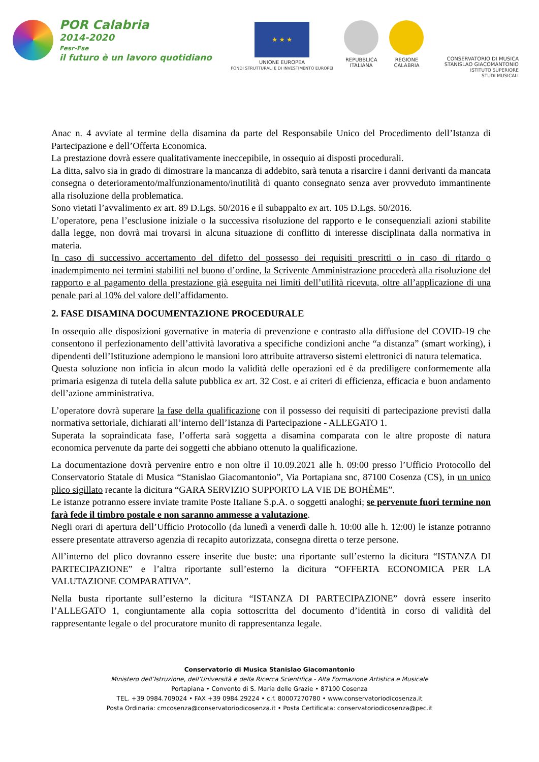POR Calabria
2014-2020
Fesr-Fse
il futuro è un lavoro quotidiano
★ ★ ★
UNIONE EUROPEA
FONDI STRUTTURALI E DI INVESTIMENTO EUROPEI
REPUBBLICA
ITALIANA
REGIONE
CALABRIA
CONSERVATORIO DI MUSICA
STANISLAO GIACOMANTONIO
ISTITUTO SUPERIORE
STUDI MUSICALI
Anac n. 4 avviate al termine della disamina da parte del Responsabile Unico del Procedimento dell’Istanza di Partecipazione e dell’Offerta Economica.
La prestazione dovrà essere qualitativamente ineccepibile, in ossequio ai disposti procedurali.
La ditta, salvo sia in grado di dimostrare la mancanza di addebito, sarà tenuta a risarcire i danni derivanti da mancata consegna o deterioramento/malfunzionamento/inutilità di quanto consegnato senza aver provveduto immantinente alla risoluzione della problematica.
Sono vietati l’avvalimento ex art. 89 D.Lgs. 50/2016 e il subappalto ex art. 105 D.Lgs. 50/2016.
L’operatore, pena l’esclusione iniziale o la successiva risoluzione del rapporto e le consequenziali azioni stabilite dalla legge, non dovrà mai trovarsi in alcuna situazione di conflitto di interesse disciplinata dalla normativa in materia.
In caso di successivo accertamento del difetto del possesso dei requisiti prescritti o in caso di ritardo o inadempimento nei termini stabiliti nel buono d’ordine, la Scrivente Amministrazione procederà alla risoluzione del rapporto e al pagamento della prestazione già eseguita nei limiti dell’utilità ricevuta, oltre all’applicazione di una penale pari al 10% del valore dell’affidamento.
2. FASE DISAMINA DOCUMENTAZIONE PROCEDURALE
In ossequio alle disposizioni governative in materia di prevenzione e contrasto alla diffusione del COVID-19 che consentono il perfezionamento dell’attività lavorativa a specifiche condizioni anche “a distanza” (smart working), i dipendenti dell’Istituzione adempiono le mansioni loro attribuite attraverso sistemi elettronici di natura telematica.
Questa soluzione non inficia in alcun modo la validità delle operazioni ed è da prediligere conformemente alla primaria esigenza di tutela della salute pubblica ex art. 32 Cost. e ai criteri di efficienza, efficacia e buon andamento dell’azione amministrativa.
L’operatore dovrà superare la fase della qualificazione con il possesso dei requisiti di partecipazione previsti dalla normativa settoriale, dichiarati all’interno dell’Istanza di Partecipazione - ALLEGATO 1.
Superata la sopraindicata fase, l’offerta sarà soggetta a disamina comparata con le altre proposte di natura economica pervenute da parte dei soggetti che abbiano ottenuto la qualificazione.
La documentazione dovrà pervenire entro e non oltre il 10.09.2021 alle h. 09:00 presso l’Ufficio Protocollo del Conservatorio Statale di Musica “Stanislao Giacomantonio”, Via Portapiana snc, 87100 Cosenza (CS), in un unico plico sigillato recante la dicitura “GARA SERVIZIO SUPPORTO LA VIE DE BOHÈME”.
Le istanze potranno essere inviate tramite Poste Italiane S.p.A. o soggetti analoghi; se pervenute fuori termine non farà fede il timbro postale e non saranno ammesse a valutazione.
Negli orari di apertura dell’Ufficio Protocollo (da lunedì a venerdì dalle h. 10:00 alle h. 12:00) le istanze potranno essere presentate attraverso agenzia di recapito autorizzata, consegna diretta o terze persone.
All’interno del plico dovranno essere inserite due buste: una riportante sull’esterno la dicitura “ISTANZA DI PARTECIPAZIONE” e l’altra riportante sull’esterno la dicitura “OFFERTA ECONOMICA PER LA VALUTAZIONE COMPARATIVA”.
Nella busta riportante sull’esterno la dicitura “ISTANZA DI PARTECIPAZIONE” dovrà essere inserito l’ALLEGATO 1, congiuntamente alla copia sottoscritta del documento d’identità in corso di validità del rappresentante legale o del procuratore munito di rappresentanza legale.
Conservatorio di Musica Stanislao Giacomantonio
Ministero dell’Istruzione, dell’Università e della Ricerca Scientifica - Alta Formazione Artistica e Musicale
Portapiana • Convento di S. Maria delle Grazie • 87100 Cosenza
TEL. +39 0984.709024 • FAX +39 0984.29224 • c.f. 80007270780 • www.conservatoriodicosenza.it
Posta Ordinaria: cmcosenza@conservatoriodicosenza.it • Posta Certificata: conservatoriodicosenza@pec.it